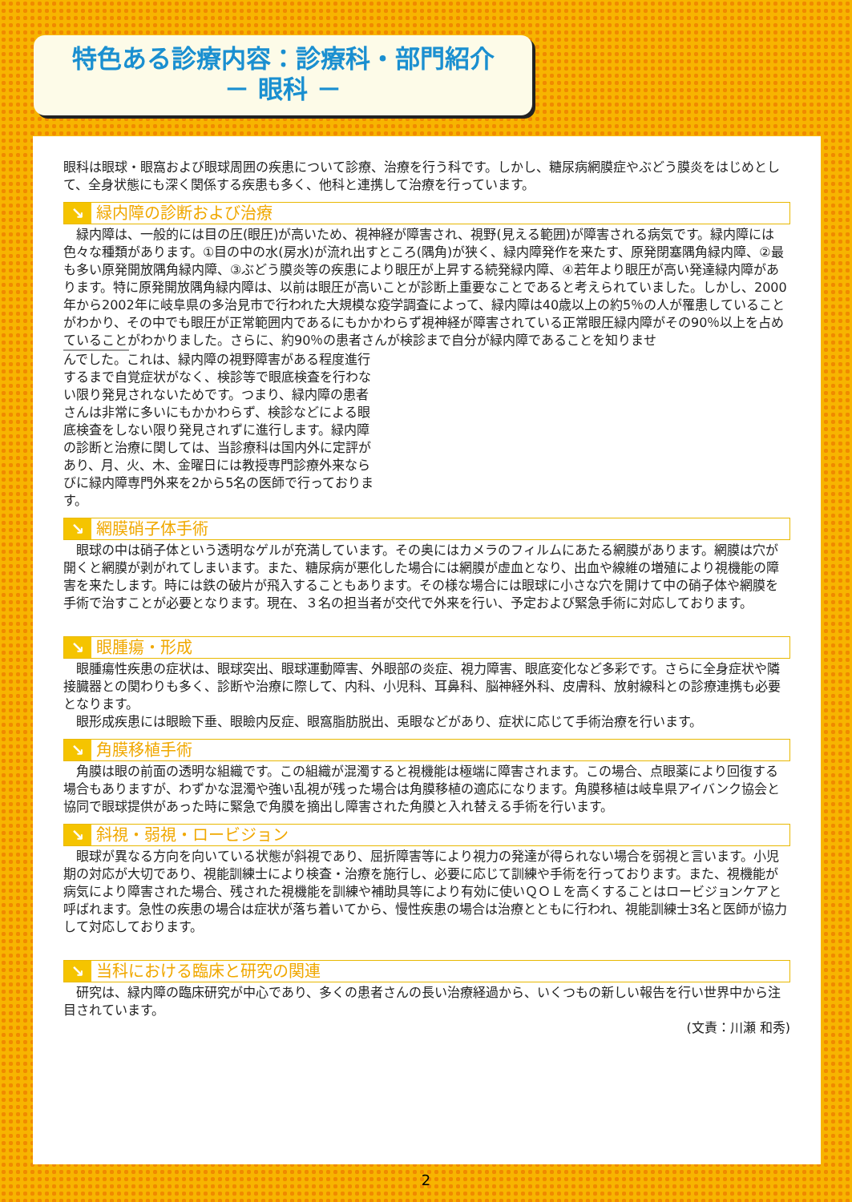特色ある診療内容：診療科・部門紹介
－ 眼科 －
眼科は眼球・眼窩および眼球周囲の疾患について診療、治療を行う科です。しかし、糖尿病網膜症やぶどう膜炎をはじめとして、全身状態にも深く関係する疾患も多く、他科と連携して治療を行っています。
↘ 緑内障の診断および治療
緑内障は、一般的には目の圧(眼圧)が高いため、視神経が障害され、視野(見える範囲)が障害される病気です。緑内障には色々な種類があります。①目の中の水(房水)が流れ出すところ(隅角)が狭く、緑内障発作を来たす、原発閉塞隅角緑内障、②最も多い原発開放隅角緑内障、③ぶどう膜炎等の疾患により眼圧が上昇する続発緑内障、④若年より眼圧が高い発達緑内障があります。特に原発開放隅角緑内障は、以前は眼圧が高いことが診断上重要なことであると考えられていました。しかし、2000年から2002年に岐阜県の多治見市で行われた大規模な疫学調査によって、緑内障は40歳以上の約5％の人が罹患していることがわかり、その中でも眼圧が正常範囲内であるにもかかわらず視神経が障害されている正常眼圧緑内障がその90％以上を占めていることがわかりました。さらに、約90％の患者さんが検診まで自分が緑内障であることを知りませ
んでした。これは、緑内障の視野障害がある程度進行するまで自覚症状がなく、検診等で眼底検査を行わない限り発見されないためです。つまり、緑内障の患者さんは非常に多いにもかかわらず、検診などによる眼底検査をしない限り発見されずに進行します。緑内障の診断と治療に関しては、当診療科は国内外に定評があり、月、火、木、金曜日には教授専門診療外来ならびに緑内障専門外来を2から5名の医師で行っております。
↘ 網膜硝子体手術
眼球の中は硝子体という透明なゲルが充満しています。その奥にはカメラのフィルムにあたる網膜があります。網膜は穴が開くと網膜が剥がれてしまいます。また、糖尿病が悪化した場合には網膜が虚血となり、出血や線維の増殖により視機能の障害を来たします。時には鉄の破片が飛入することもあります。その様な場合には眼球に小さな穴を開けて中の硝子体や網膜を手術で治すことが必要となります。現在、３名の担当者が交代で外来を行い、予定および緊急手術に対応しております。
↘ 眼腫瘍・形成
眼腫瘍性疾患の症状は、眼球突出、眼球運動障害、外眼部の炎症、視力障害、眼底変化など多彩です。さらに全身症状や隣接臓器との関わりも多く、診断や治療に際して、内科、小児科、耳鼻科、脳神経外科、皮膚科、放射線科との診療連携も必要となります。
眼形成疾患には眼瞼下垂、眼瞼内反症、眼窩脂肪脱出、兎眼などがあり、症状に応じて手術治療を行います。
↘ 角膜移植手術
角膜は眼の前面の透明な組織です。この組織が混濁すると視機能は極端に障害されます。この場合、点眼薬により回復する場合もありますが、わずかな混濁や強い乱視が残った場合は角膜移植の適応になります。角膜移植は岐阜県アイバンク協会と協同で眼球提供があった時に緊急で角膜を摘出し障害された角膜と入れ替える手術を行います。
↘ 斜視・弱視・ロービジョン
眼球が異なる方向を向いている状態が斜視であり、屈折障害等により視力の発達が得られない場合を弱視と言います。小児期の対応が大切であり、視能訓練士により検査・治療を施行し、必要に応じて訓練や手術を行っております。また、視機能が病気により障害された場合、残された視機能を訓練や補助具等により有効に使いＱＯＬを高くすることはロービジョンケアと呼ばれます。急性の疾患の場合は症状が落ち着いてから、慢性疾患の場合は治療とともに行われ、視能訓練士3名と医師が協力して対応しております。
↘ 当科における臨床と研究の関連
研究は、緑内障の臨床研究が中心であり、多くの患者さんの長い治療経過から、いくつもの新しい報告を行い世界中から注目されています。
(文責：川瀬 和秀)
2